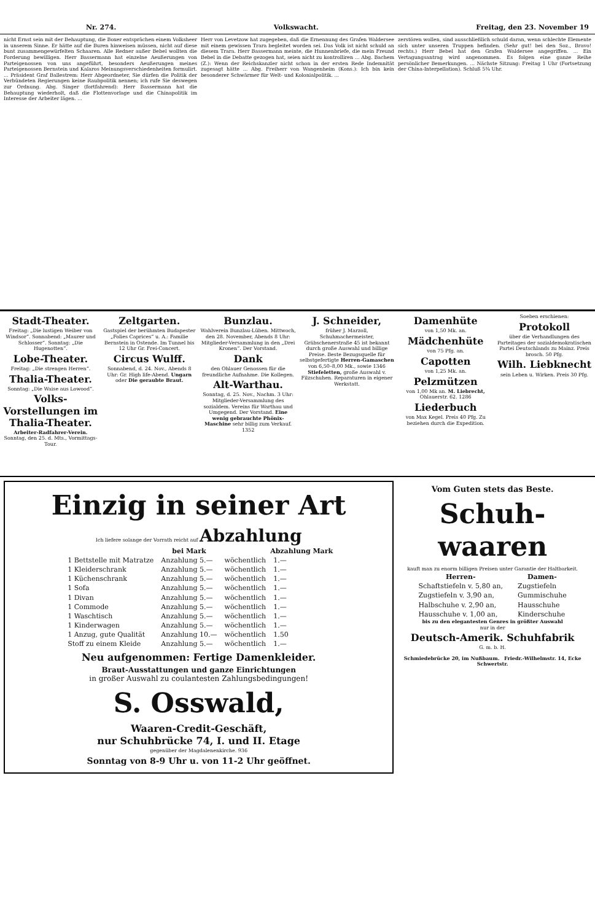Nr. 274. Volkswacht. Freitag, den 23. November 19
nicht Ernst sein mit der Behauptung, die Boxer entsprächen einem Volksheer in unserem Sinne. Er hätte auf die Buren hinweisen müssen, nicht auf diese bunt zusammengewürfelten Schaaren. Alle Redner außer Bebel wollten die Forderung bewilligen. Herr Bassermann hat einzelne Aeußerungen von Parteigenossen von uns angeführt, besonders Aeußerungen meines Parteigenossen Bernstein und Kalaros Meinungsverschiedenheiten formulirt. ... Präsident Graf Ballestrem: Herr Abgeordneter, Sie dürfen die Politik der Verbündeten Regierungen keine Raubpolitik nennen; ich rufe Sie deswegen zur Ordnung. Abg. Singer (fortfahrend): Herr Bassermann hat die Behauptung wiederholt, daß die Flottenvorlage und die Chinapolitik im Interesse der Arbeiter lägen. ...
Herr von Levetzow hat zugegeben, daß die Ernennung des Grafen Waldersee mit einem gewissen Trara begleitet worden sei. Das Volk ist nicht schuld an diesem Trara. Herr Bassermann meinte, die Hunnenbriefe, die mein Freund Bebel in die Debatte gezogen hat, seien nicht zu kontrolliren ... Abg. Bachem (Z.): Wenn der Reichskanzler nicht schon in der ersten Rede Indemnität zugesagt hätte ... Abg. Freiherr von Wangenheim (Kons.): Ich bin kein besonderer Schwärmer für Welt- und Kolonialpolitik. ...
zerstören wollen, sind ausschließlich schuld daran, wenn schlechte Elemente sich unter unseren Truppen befinden. (Sehr gut! bei den Soz., Bravo! rechts.) Herr Bebel hat den Grafen Waldersee angegriffen. ... Ein Vertagungsantrag wird angenommen. Es folgen eine ganze Reihe persönlicher Bemerkungen. ... Nächste Sitzung: Freitag 1 Uhr (Fortsetzung der China-Interpellation). Schluß 5¾ Uhr.
Stadt-Theater.
Freitag: „Die lustigen Weiber von Windsor“. Sonnabend: „Maurer und Schlosser“. Sonntag: „Die Hugenotten“.
Lobe-Theater.
Freitag: „Die strengen Herren“.
Thalia-Theater.
Sonntag: „Die Waise aus Lowood“.
Volks-Vorstellungen im Thalia-Theater.
Arbeiter-Radfahrer-Verein. Sonntag, den 25. d. Mts., Vormittags-Tour.
Zeltgarten.
Gastspiel der berühmten Budapester „Folies Caprices“ u. A.: Familie Bernstein in Ostende. Im Tunnel bis 12 Uhr Gr. Frei-Concert.
Circus Wulff.
Sonnabend, d. 24. Nov., Abends 8 Uhr: Gr. High life-Abend. Ungarn oder Die geraubte Braut.
Bunzlau.
Wahlverein Bunzlau-Lüben. Mittwoch, den 28. November, Abends 8 Uhr: Mitglieder-Versammlung in den „Drei Kronen“. Der Vorstand.
Dank
den Ohlauer Genossen für die freundliche Aufnahme. Die Kollegen.
Alt-Warthau.
Sonntag, d. 25. Nov., Nachm. 3 Uhr: Mitglieder-Versammlung des sozialdem. Vereins für Warthau und Umgegend. Der Vorstand. Eine wenig gebrauchte Phönix-Maschine sehr billig zum Verkauf. 1352
J. Schneider,
früher J. Marzoll, Schuhmachermeister, Gräbschenerstraße 45 ist bekannt durch große Auswahl und billige Preise. Beste Bezugsquelle für selbstgefertigte Herren-Gamaschen von 6,50–8,00 Mk., sowie 1346 Stiefeletten, große Auswahl v. Filzschuhen. Reparaturen in eigener Werkstatt.
Damenhüte
von 1,50 Mk. an.
Mädchenhüte
von 75 Pfg. an.
Capotten
von 1,25 Mk. an.
Pelzmützen
von 1,00 Mk an. M. Liebrecht, Ohlauerstr. 62. 1286
Liederbuch
von Max Kegel. Preis 40 Pfg. Zu beziehen durch die Expedition.
Soeben erschienen:
Protokoll
über die Verhandlungen des Parteitages der sozialdemokratischen Partei Deutschlands zu Mainz. Preis brosch. 50 Pfg.
Wilh. Liebknecht
sein Leben u. Wirken. Preis 30 Pfg.
Einzig in seiner Art
Ich liefere solange der Vorrath reicht auf Abzahlung
| | bei Mark | | Abzahlung Mark |
| --- | --- | --- | --- |
| 1 Bettstelle mit Matratze | Anzahlung 5.— | wöchentlich | 1.— |
| 1 Kleiderschrank | Anzahlung 5.— | wöchentlich | 1.— |
| 1 Küchenschrank | Anzahlung 5.— | wöchentlich | 1.— |
| 1 Sofa | Anzahlung 5.— | wöchentlich | 1.— |
| 1 Divan | Anzahlung 5.— | wöchentlich | 1.— |
| 1 Commode | Anzahlung 5.— | wöchentlich | 1.— |
| 1 Waschtisch | Anzahlung 5.— | wöchentlich | 1.— |
| 1 Kinderwagen | Anzahlung 5.— | wöchentlich | 1.— |
| 1 Anzug, gute Qualität | Anzahlung 10.— | wöchentlich | 1.50 |
| Stoff zu einem Kleide | Anzahlung 5.— | wöchentlich | 1.— |
Neu aufgenommen: Fertige Damenkleider.
Braut-Ausstattungen und ganze Einrichtungen
in großer Auswahl zu coulantesten Zahlungsbedingungen!
S. Osswald,
Waaren-Credit-Geschäft,
nur Schuhbrücke 74, I. und II. Etage
gegenüber der Magdalenenkirche. 936
Sonntag von 8-9 Uhr u. von 11-2 Uhr geöffnet.
Vom Guten stets das Beste.
Schuh-waaren
kauft man zu enorm billigen Preisen unter Garantie der Haltbarkeit.
| Herren- | | Damen- |
| --- | --- | --- |
| Schaftstiefeln v. 5,80 an, | | Zugstiefeln |
| Zugstiefeln v. 3,90 an, | | Gummischuhe |
| Halbschuhe v. 2,90 an, | | Hausschuhe |
| Hausschuhe v. 1,00 an, | | Kinderschuhe |
bis zu den elegantesten Genres in größter Auswahl
nur in der
Deutsch-Amerik. Schuhfabrik
G. m. b. H.
Schmiedebrücke 20, im Nußbaum. Friedr.-Wilhelmstr. 14, Ecke Schwertstr.